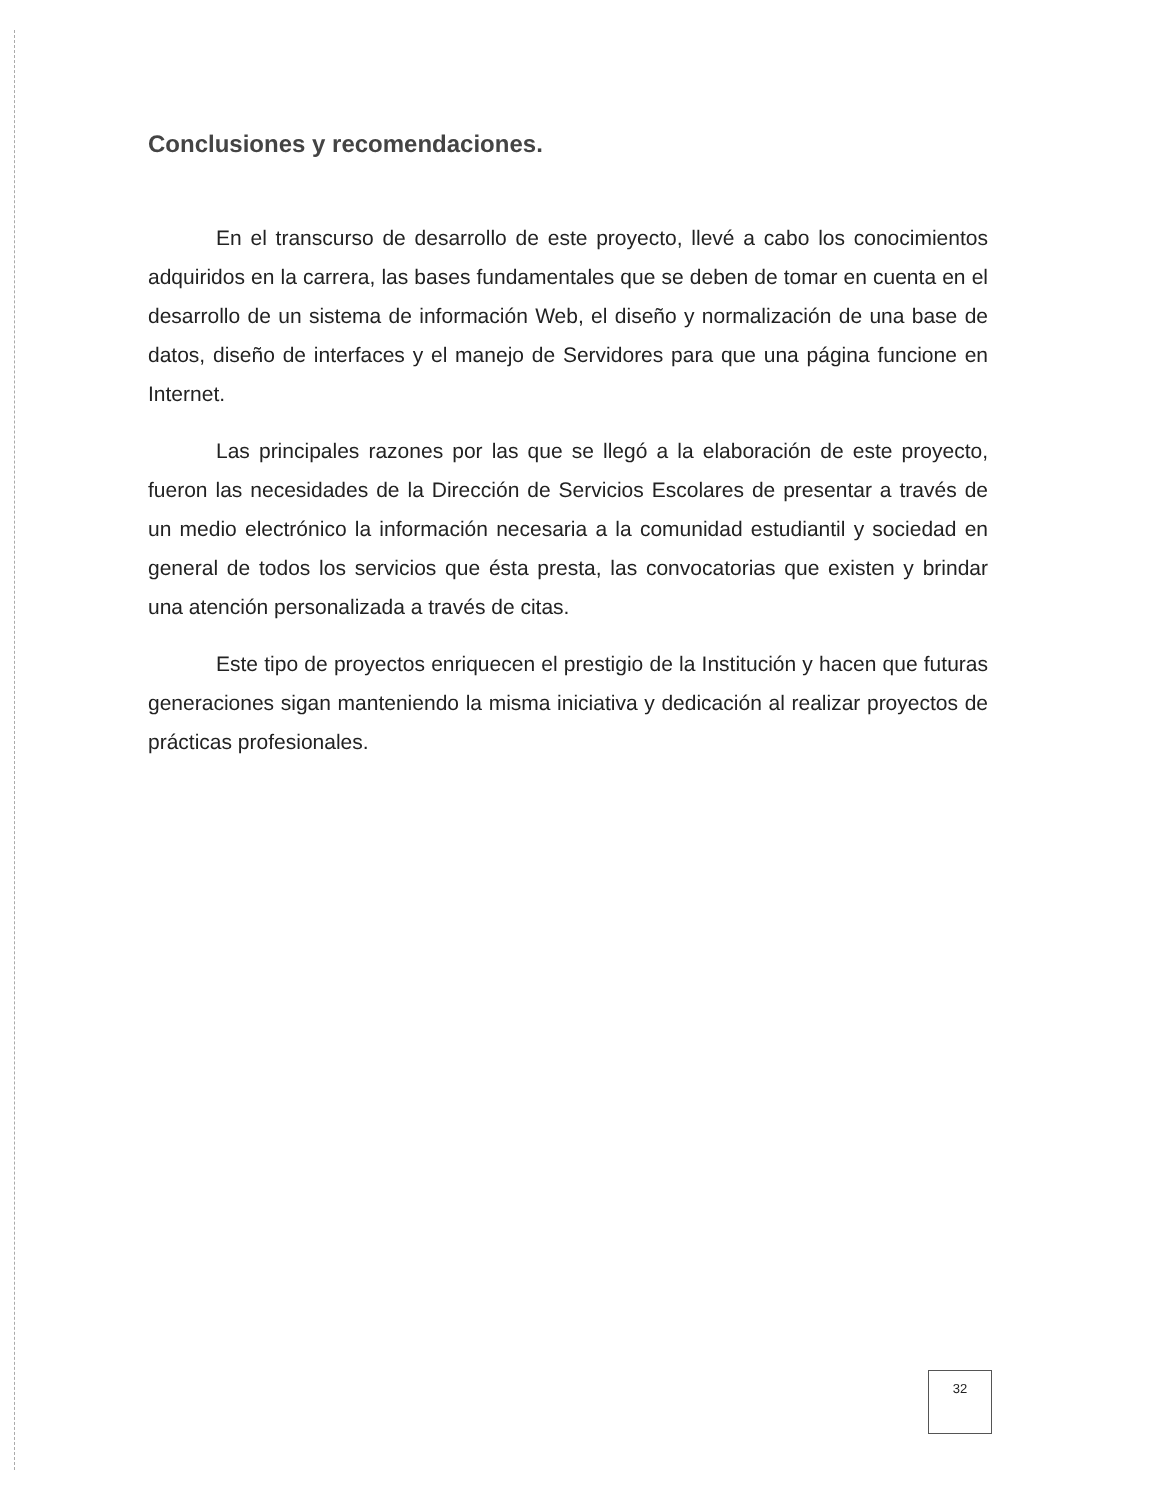Conclusiones y recomendaciones.
En el transcurso de desarrollo de este proyecto, llevé a cabo los conocimientos adquiridos en la carrera, las bases fundamentales que se deben de tomar en cuenta en el desarrollo de un sistema de información Web, el diseño y normalización de una base de datos, diseño de interfaces y el manejo de Servidores para que una página funcione en Internet.
Las principales razones por las que se llegó a la elaboración de este proyecto, fueron las necesidades de la Dirección de Servicios Escolares de presentar a través de un medio electrónico la información necesaria a la comunidad estudiantil y sociedad en general de todos los servicios que ésta presta, las convocatorias que existen y brindar una atención personalizada a través de citas.
Este tipo de proyectos enriquecen el prestigio de la Institución y hacen que futuras generaciones sigan manteniendo la misma iniciativa y dedicación al realizar proyectos de prácticas profesionales.
32